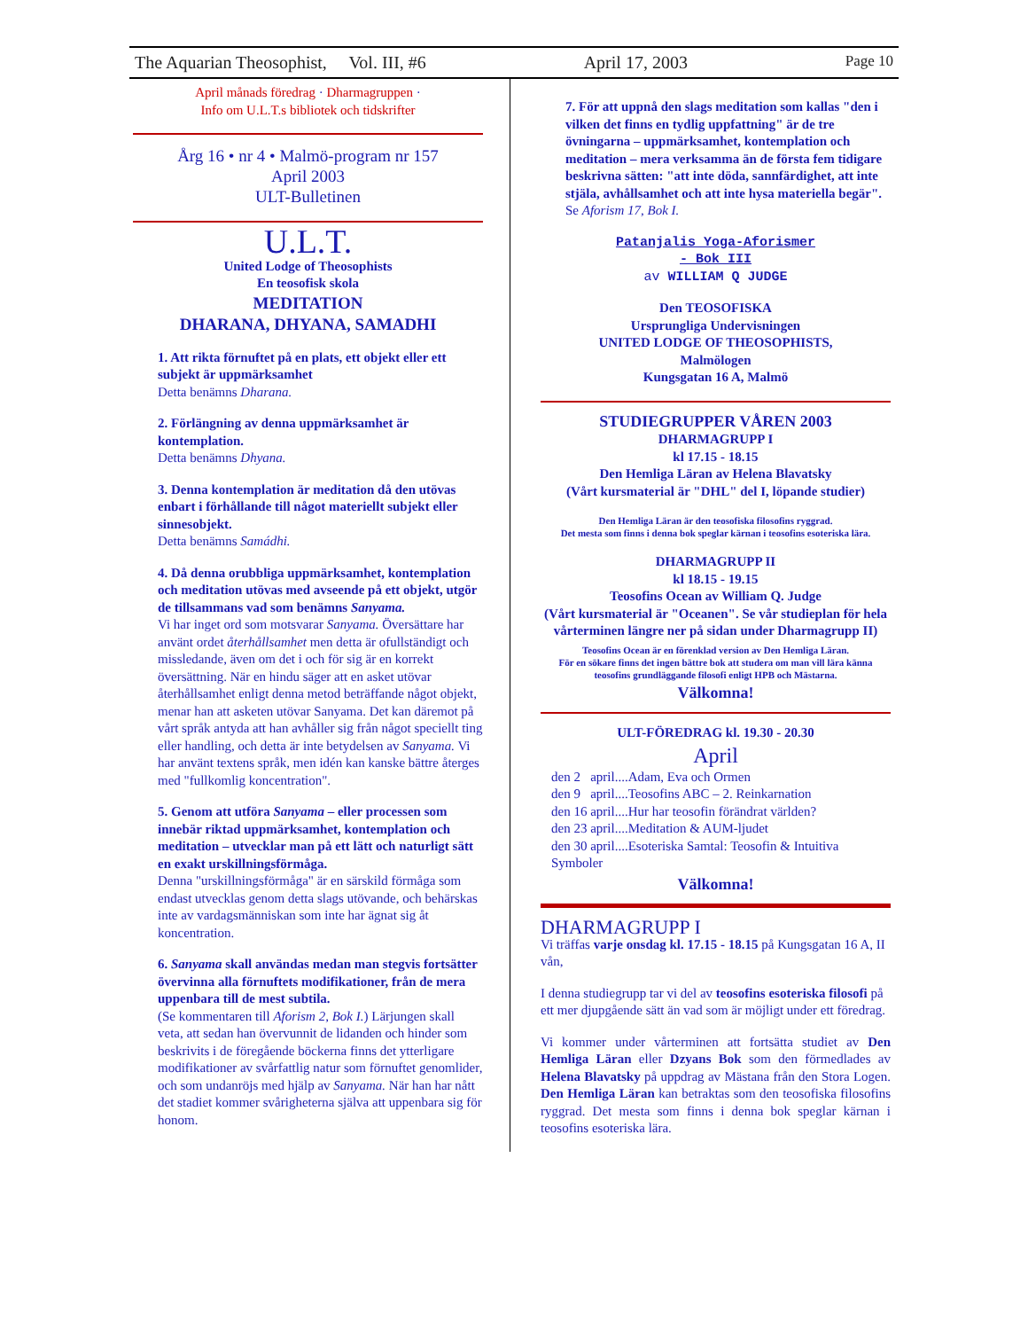The Aquarian Theosophist, Vol. III, #6 April 17, 2003 Page 10
April månads föredrag · Dharmagruppen ·
Info om U.L.T.s bibliotek och tidskrifter
Årg 16 • nr 4 • Malmö-program nr 157
April 2003
ULT-Bulletinen
U.L.T.
United Lodge of Theosophists
En teosofisk skola
MEDITATION
DHARANA, DHYANA, SAMADHI
1. Att rikta förnuftet på en plats, ett objekt eller ett subjekt är uppmärksamhet
Detta benämns Dharana.
2. Förlängning av denna uppmärksamhet är kontemplation.
Detta benämns Dhyana.
3. Denna kontemplation är meditation då den utövas enbart i förhållande till något materiellt subjekt eller sinnesobjekt.
Detta benämns Samádhi.
4. Då denna orubbliga uppmärksamhet, kontemplation och meditation utövas med avseende på ett objekt, utgör de tillsammans vad som benämns Sanyama.
Vi har inget ord som motsvarar Sanyama. Översättare har använt ordet återhållsamhet men detta är ofullständigt och missledande, även om det i och för sig är en korrekt översättning. När en hindu säger att en asket utövar återhållsamhet enligt denna metod beträffande något objekt, menar han att asketen utövar Sanyama. Det kan däremot på vårt språk antyda att han avhåller sig från något speciellt ting eller handling, och detta är inte betydelsen av Sanyama. Vi har använt textens språk, men idén kan kanske bättre återges med "fullkomlig koncentration".
5. Genom att utföra Sanyama – eller processen som innebär riktad uppmärksamhet, kontemplation och meditation – utvecklar man på ett lätt och naturligt sätt en exakt urskillningsförmåga.
Denna "urskillningsförmåga" är en särskild förmåga som endast utvecklas genom detta slags utövande, och behärskas inte av vardagsmänniskan som inte har ägnat sig åt koncentration.
6. Sanyama skall användas medan man stegvis fortsätter övervinna alla förnuftets modifikationer, från de mera uppenbara till de mest subtila.
(Se kommentaren till Aforism 2, Bok I.) Lärjungen skall veta, att sedan han övervunnit de lidanden och hinder som beskrivits i de föregående böckerna finns det ytterligare modifikationer av svårfattlig natur som förnuftet genomlider, och som undanröjs med hjälp av Sanyama. När han har nått det stadiet kommer svårigheterna själva att uppenbara sig för honom.
7. För att uppnå den slags meditation som kallas "den i vilken det finns en tydlig uppfattning" är de tre övningarna – uppmärksamhet, kontemplation och meditation – mera verksamma än de första fem tidigare beskrivna sätten: "att inte döda, sannfärdighet, att inte stjäla, avhållsamhet och att inte hysa materiella begär".
Se Aforism 17, Bok I.
Patanjalis Yoga-Aforismer
- Bok III
av WILLIAM Q JUDGE
Den TEOSOFISKA
Ursprungliga Undervisningen
UNITED LODGE OF THEOSOPHISTS,
Malmölogen
Kungsgatan 16 A, Malmö
STUDIEGRUPPER VÅREN 2003
DHARMAGRUPP I
kl 17.15 - 18.15
Den Hemliga Läran av Helena Blavatsky
(Vårt kursmaterial är "DHL" del I, löpande studier)
Den Hemliga Läran är den teosofiska filosofins ryggrad.
Det mesta som finns i denna bok speglar kärnan i teosofins esoteriska lära.
DHARMAGRUPP II
kl 18.15 - 19.15
Teosofins Ocean av William Q. Judge
(Vårt kursmaterial är "Oceanen". Se vår studieplan för hela vårterminen längre ner på sidan under Dharmagrupp II)
Teosofins Ocean är en förenklad version av Den Hemliga Läran.
För en sökare finns det ingen bättre bok att studera om man vill lära känna teosofins grundläggande filosofi enligt HPB och Mästarna.
Välkomna!
ULT-FÖREDRAG kl. 19.30 - 20.30
April
den 2 april....Adam, Eva och Ormen
den 9 april....Teosofins ABC – 2. Reinkarnation
den 16 april....Hur har teosofin förändrat världen?
den 23 april....Meditation & AUM-ljudet
den 30 april....Esoteriska Samtal: Teosofin & Intuitiva Symboler
Välkomna!
DHARMAGRUPP I
Vi träffas varje onsdag kl. 17.15 - 18.15 på Kungsgatan 16 A, II vån,
I denna studiegrupp tar vi del av teosofins esoteriska filosofi på ett mer djupgående sätt än vad som är möjligt under ett föredrag.
Vi kommer under vårterminen att fortsätta studiet av Den Hemliga Läran eller Dzyans Bok som den förmedlades av Helena Blavatsky på uppdrag av Mästana från den Stora Logen. Den Hemliga Läran kan betraktas som den teosofiska filosofins ryggrad. Det mesta som finns i denna bok speglar kärnan i teosofins esoteriska lära.